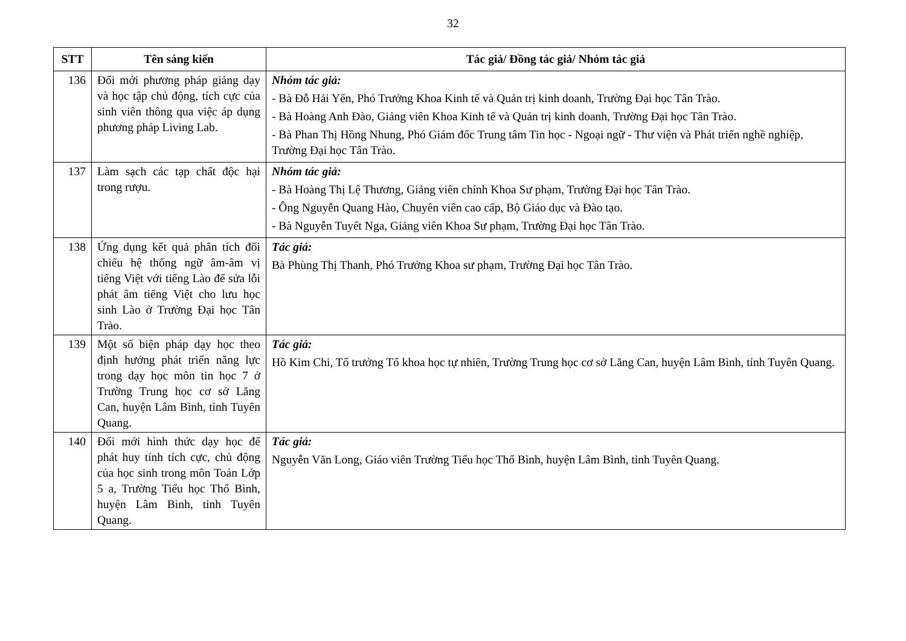32
| STT | Tên sáng kiến | Tác giả/ Đồng tác giả/ Nhóm tác giả |
| --- | --- | --- |
| 136 | Đổi mới phương pháp giảng dạy và học tập chủ động, tích cực của sinh viên thông qua việc áp dụng phương pháp Living Lab. | Nhóm tác giả: - Bà Đỗ Hải Yến, Phó Trưởng Khoa Kinh tế và Quản trị kinh doanh, Trường Đại học Tân Trào. - Bà Hoàng Anh Đào, Giảng viên Khoa Kinh tế và Quản trị kinh doanh, Trường Đại học Tân Trào. - Bà Phan Thị Hồng Nhung, Phó Giám đốc Trung tâm Tin học - Ngoại ngữ - Thư viện và Phát triển nghề nghiệp, Trường Đại học Tân Trào. |
| 137 | Làm sạch các tạp chất độc hại trong rượu. | Nhóm tác giả: - Bà Hoàng Thị Lệ Thương, Giảng viên chính Khoa Sư phạm, Trường Đại học Tân Trào. - Ông Nguyễn Quang Hào, Chuyên viên cao cấp, Bộ Giáo dục và Đào tạo. - Bà Nguyễn Tuyết Nga, Giảng viên Khoa Sư phạm, Trường Đại học Tân Trào. |
| 138 | Ứng dụng kết quả phân tích đối chiếu hệ thống ngữ âm-âm vị tiếng Việt với tiếng Lào để sửa lỗi phát âm tiếng Việt cho lưu học sinh Lào ở Trường Đại học Tân Trào. | Tác giả: Bà Phùng Thị Thanh, Phó Trưởng Khoa sư phạm, Trường Đại học Tân Trào. |
| 139 | Một số biện pháp dạy học theo định hướng phát triển năng lực trong dạy học môn tin học 7 ở Trường Trung học cơ sở Lăng Can, huyện Lâm Bình, tỉnh Tuyên Quang. | Tác giả: Hồ Kim Chi, Tổ trưởng Tổ khoa học tự nhiên, Trường Trung học cơ sở Lăng Can, huyện Lâm Bình, tỉnh Tuyên Quang. |
| 140 | Đổi mới hình thức dạy học để phát huy tính tích cực, chủ động của học sinh trong môn Toán Lớp 5 a, Trường Tiểu học Thổ Bình, huyện Lâm Bình, tỉnh Tuyên Quang. | Tác giả: Nguyễn Văn Long, Giáo viên Trường Tiểu học Thổ Bình, huyện Lâm Bình, tỉnh Tuyên Quang. |